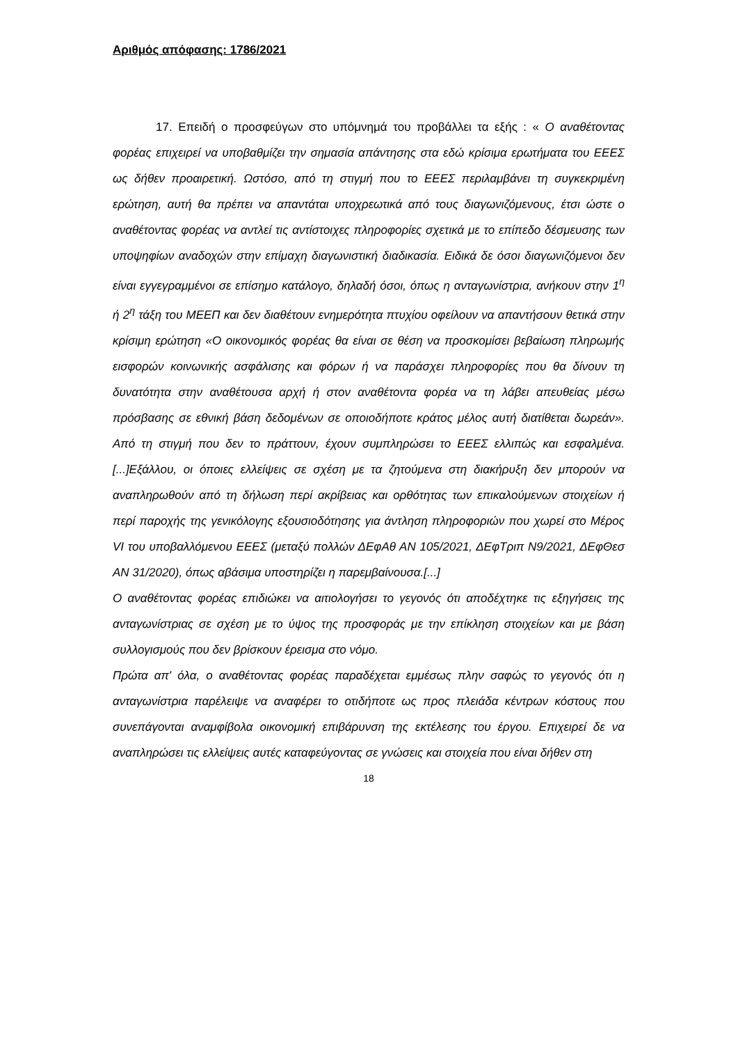Αριθμός απόφασης: 1786/2021
17. Επειδή ο προσφεύγων στο υπόμνημά του προβάλλει τα εξής : « Ο αναθέτοντας φορέας επιχειρεί να υποβαθμίζει την σημασία απάντησης στα εδώ κρίσιμα ερωτήματα του ΕΕΕΣ ως δήθεν προαιρετική. Ωστόσο, από τη στιγμή που το ΕΕΕΣ περιλαμβάνει τη συγκεκριμένη ερώτηση, αυτή θα πρέπει να απαντάται υποχρεωτικά από τους διαγωνιζόμενους, έτσι ώστε ο αναθέτοντας φορέας να αντλεί τις αντίστοιχες πληροφορίες σχετικά με το επίπεδο δέσμευσης των υποψηφίων αναδοχών στην επίμαχη διαγωνιστική διαδικασία. Ειδικά δε όσοι διαγωνιζόμενοι δεν είναι εγγεγραμμένοι σε επίσημο κατάλογο, δηλαδή όσοι, όπως η ανταγωνίστρια, ανήκουν στην 1<sup>η</sup> ή 2<sup>η</sup> τάξη του ΜΕΕΠ και δεν διαθέτουν ενημερότητα πτυχίου οφείλουν να απαντήσουν θετικά στην κρίσιμη ερώτηση «Ο οικονομικός φορέας θα είναι σε θέση να προσκομίσει βεβαίωση πληρωμής εισφορών κοινωνικής ασφάλισης και φόρων ή να παράσχει πληροφορίες που θα δίνουν τη δυνατότητα στην αναθέτουσα αρχή ή στον αναθέτοντα φορέα να τη λάβει απευθείας μέσω πρόσβασης σε εθνική βάση δεδομένων σε οποιοδήποτε κράτος μέλος αυτή διατίθεται δωρεάν». Από τη στιγμή που δεν το πράττουν, έχουν συμπληρώσει το ΕΕΕΣ ελλιπώς και εσφαλμένα.[...]Εξάλλου, οι όποιες ελλείψεις σε σχέση με τα ζητούμενα στη διακήρυξη δεν μπορούν να αναπληρωθούν από τη δήλωση περί ακρίβειας και ορθότητας των επικαλούμενων στοιχείων ή περί παροχής της γενικόλογης εξουσιοδότησης για άντληση πληροφοριών που χωρεί στο Μέρος VI του υποβαλλόμενου ΕΕΕΣ (μεταξύ πολλών ΔΕφΑθ ΑΝ 105/2021, ΔΕφΤριπ Ν9/2021, ΔΕφΘεσ ΑΝ 31/2020), όπως αβάσιμα υποστηρίζει η παρεμβαίνουσα.[...]
Ο αναθέτοντας φορέας επιδιώκει να αιτιολογήσει το γεγονός ότι αποδέχτηκε τις εξηγήσεις της ανταγωνίστριας σε σχέση με το ύψος της προσφοράς με την επίκληση στοιχείων και με βάση συλλογισμούς που δεν βρίσκουν έρεισμα στο νόμο.
Πρώτα απ' όλα, ο αναθέτοντας φορέας παραδέχεται εμμέσως πλην σαφώς το γεγονός ότι η ανταγωνίστρια παρέλειψε να αναφέρει το οτιδήποτε ως προς πλειάδα κέντρων κόστους που συνεπάγονται αναμφίβολα οικονομική επιβάρυνση της εκτέλεσης του έργου. Επιχειρεί δε να αναπληρώσει τις ελλείψεις αυτές καταφεύγοντας σε γνώσεις και στοιχεία που είναι δήθεν στη
18